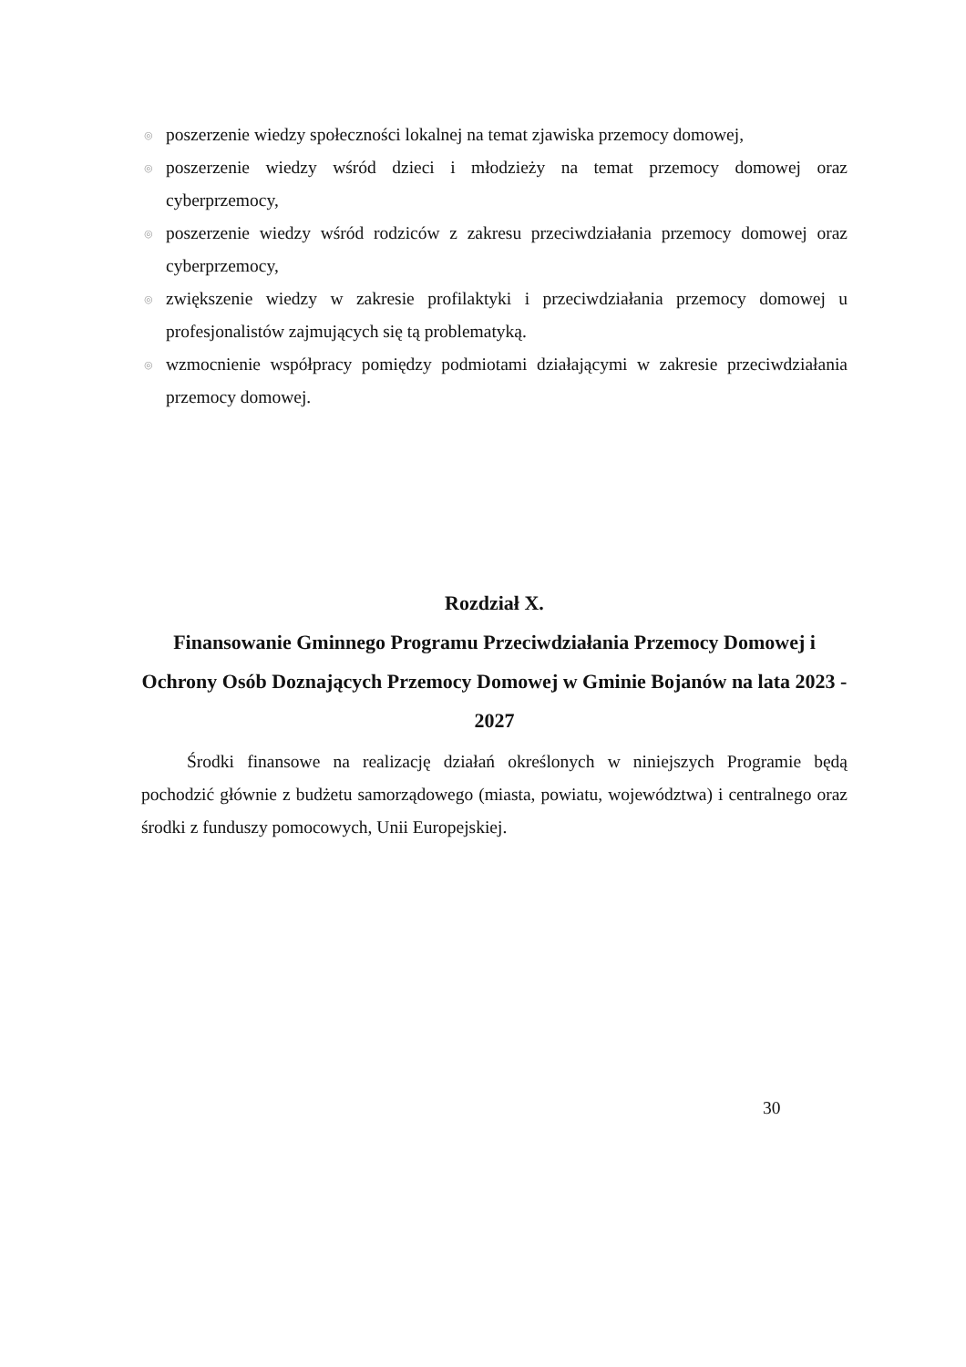◎ poszerzenie wiedzy społeczności lokalnej na temat zjawiska przemocy domowej,
◎ poszerzenie wiedzy wśród dzieci i młodzieży na temat przemocy domowej oraz cyberprzemocy,
◎ poszerzenie wiedzy wśród rodziców z zakresu przeciwdziałania przemocy domowej oraz cyberprzemocy,
◎ zwiększenie wiedzy w zakresie profilaktyki i przeciwdziałania przemocy domowej u profesjonalistów zajmujących się tą problematyką.
◎ wzmocnienie współpracy pomiędzy podmiotami działającymi w zakresie przeciwdziałania przemocy domowej.
Rozdział X.
Finansowanie Gminnego Programu Przeciwdziałania Przemocy Domowej i Ochrony Osób Doznających Przemocy Domowej w Gminie Bojanów na lata 2023 - 2027
Środki finansowe na realizację działań określonych w niniejszych Programie będą pochodzić głównie z budżetu samorządowego (miasta, powiatu, województwa) i centralnego oraz środki z funduszy pomocowych, Unii Europejskiej.
30